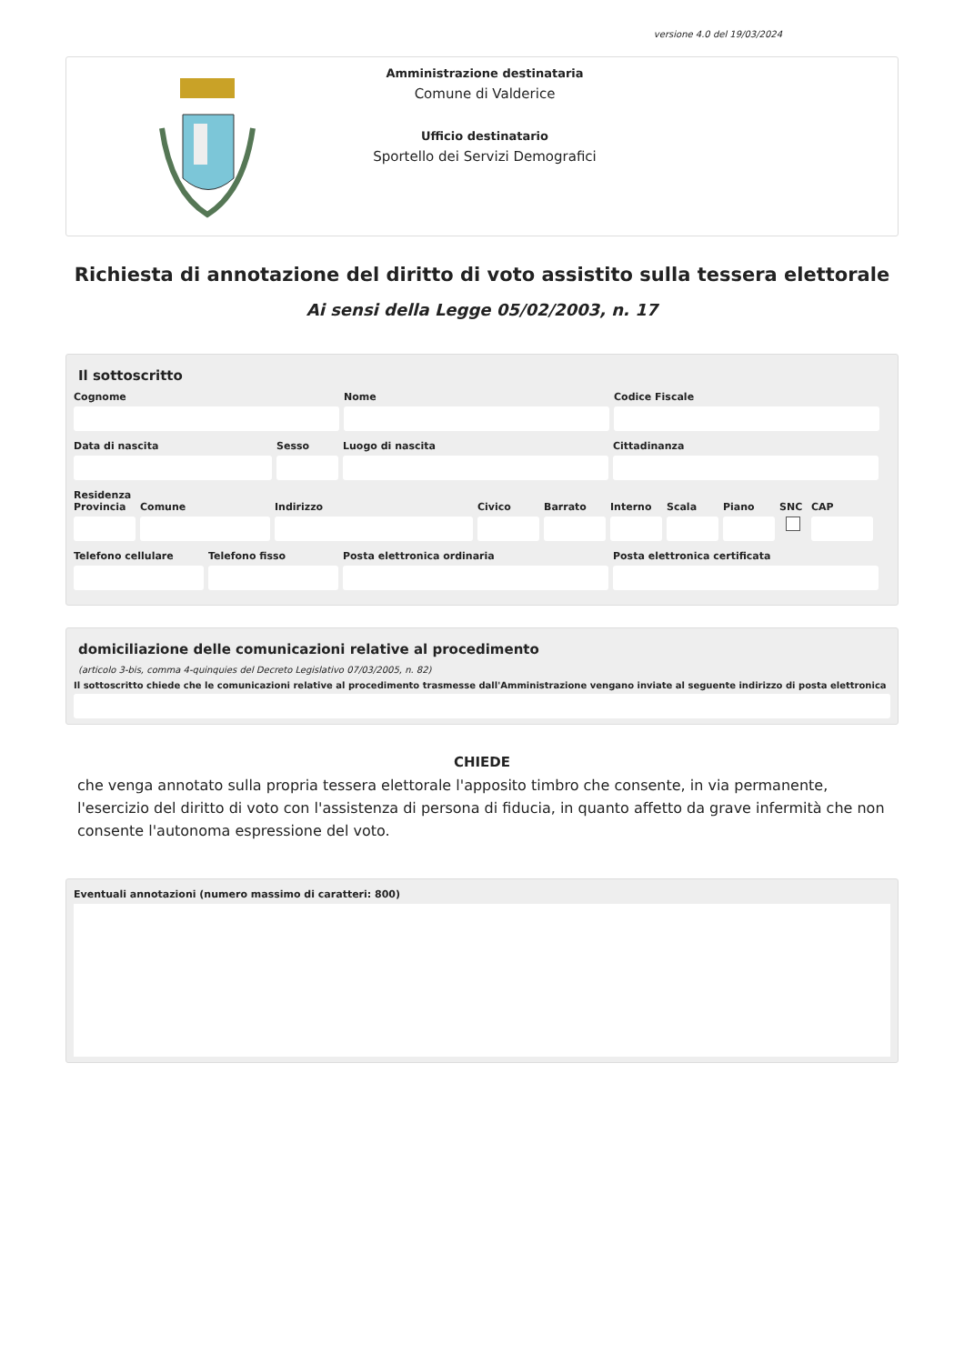versione 4.0 del 19/03/2024
Amministrazione destinataria
Comune di Valderice
Ufficio destinatario
Sportello dei Servizi Demografici
Richiesta di annotazione del diritto di voto assistito sulla tessera elettorale
Ai sensi della Legge 05/02/2003, n. 17
Il sottoscritto
Cognome Nome Codice Fiscale
Data di nascita Sesso Luogo di nascita Cittadinanza
Residenza
Provincia Comune Indirizzo Civico Barrato Interno Scala Piano SNC CAP
Telefono cellulare Telefono fisso Posta elettronica ordinaria Posta elettronica certificata
domiciliazione delle comunicazioni relative al procedimento
(articolo 3-bis, comma 4-quinquies del Decreto Legislativo 07/03/2005, n. 82)
Il sottoscritto chiede che le comunicazioni relative al procedimento trasmesse dall'Amministrazione vengano inviate al seguente indirizzo di posta elettronica
CHIEDE
che venga annotato sulla propria tessera elettorale l'apposito timbro che consente, in via permanente, l'esercizio del diritto di voto con l'assistenza di persona di fiducia, in quanto affetto da grave infermità che non consente l'autonoma espressione del voto.
Eventuali annotazioni (numero massimo di caratteri: 800)